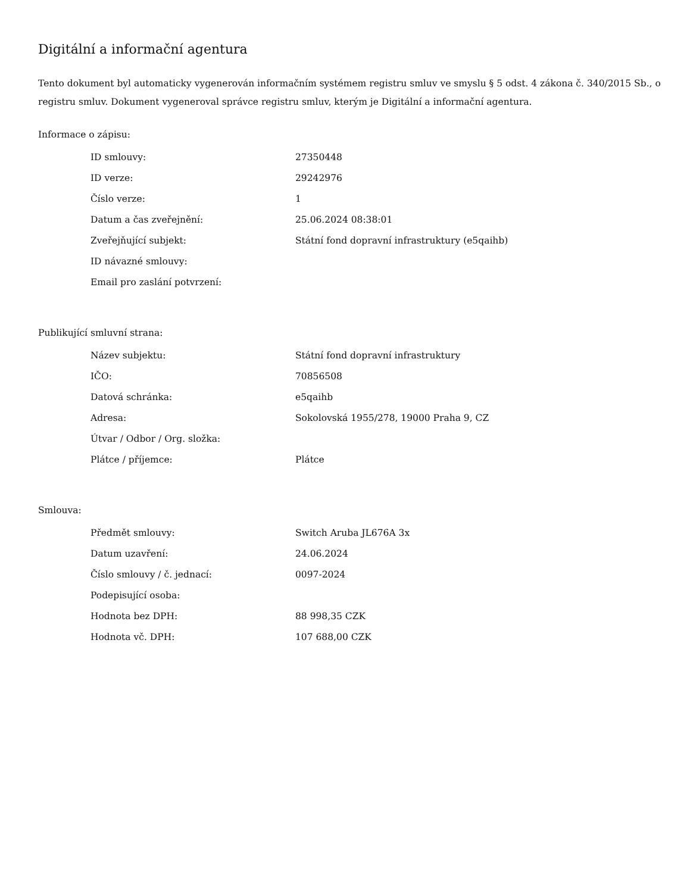Digitální a informační agentura
Tento dokument byl automaticky vygenerován informačním systémem registru smluv ve smyslu § 5 odst. 4 zákona č. 340/2015 Sb., o registru smluv. Dokument vygeneroval správce registru smluv, kterým je Digitální a informační agentura.
Informace o zápisu:
| ID smlouvy: | 27350448 |
| ID verze: | 29242976 |
| Číslo verze: | 1 |
| Datum a čas zveřejnění: | 25.06.2024 08:38:01 |
| Zveřejňující subjekt: | Státní fond dopravní infrastruktury (e5qaihb) |
| ID návazné smlouvy: | |
| Email pro zaslání potvrzení: | |
Publikující smluvní strana:
| Název subjektu: | Státní fond dopravní infrastruktury |
| IČO: | 70856508 |
| Datová schránka: | e5qaihb |
| Adresa: | Sokolovská 1955/278, 19000 Praha 9, CZ |
| Útvar / Odbor / Org. složka: | |
| Plátce / příjemce: | Plátce |
Smlouva:
| Předmět smlouvy: | Switch Aruba JL676A 3x |
| Datum uzavření: | 24.06.2024 |
| Číslo smlouvy / č. jednací: | 0097-2024 |
| Podepisující osoba: | |
| Hodnota bez DPH: | 88 998,35 CZK |
| Hodnota vč. DPH: | 107 688,00 CZK |